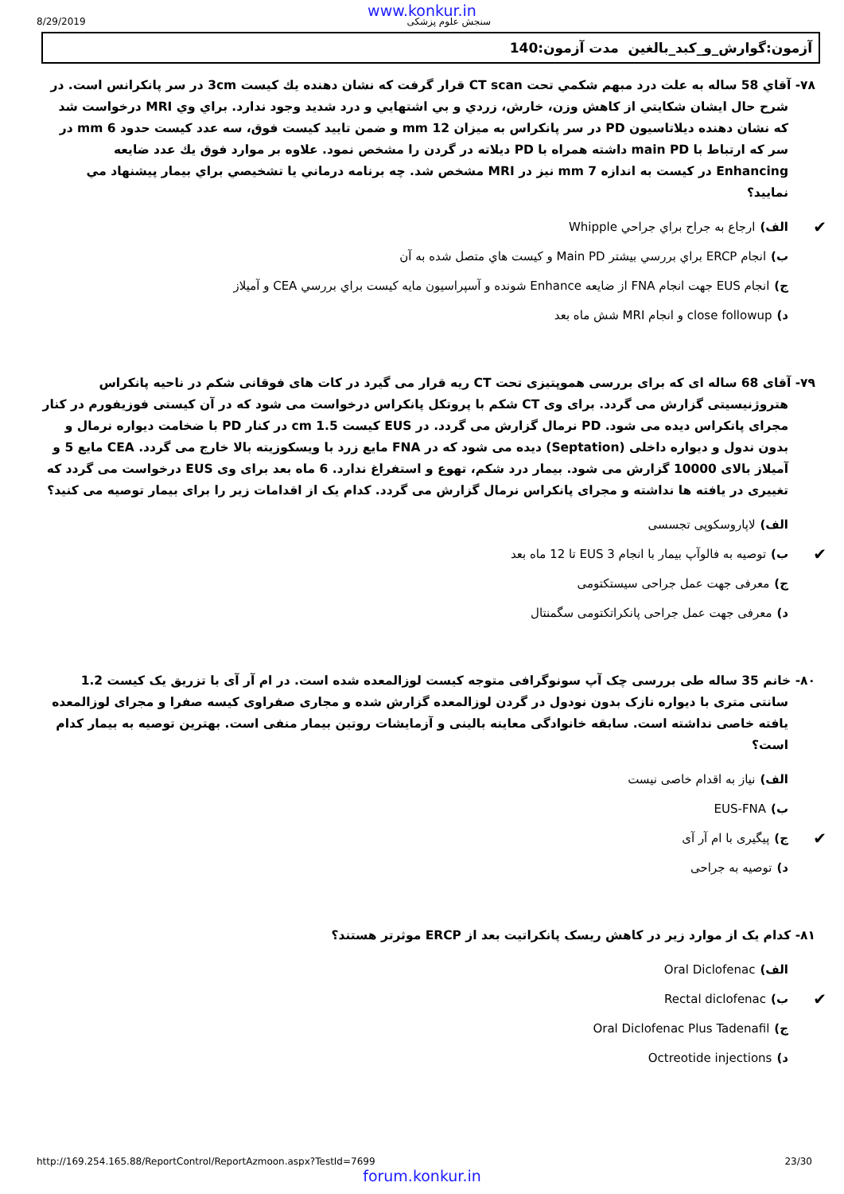www.konkur.in
8/29/2019 سنجش علوم پزشکی
آزمون:گوارش_و_کبد_بالغين مدت آزمون:140
۷۸- آقاي 58 ساله به علت درد مبهم شكمي تحت CT scan قرار گرفت كه نشان دهنده يك كيست 3cm در سر پانكرانس است. در شرح حال ايشان شكايتي از كاهش وزن، خارش، زردي و بي اشتهايي و درد شديد وجود ندارد. براي وي MRI درخواست شد كه نشان دهنده ديلاتاسيون PD در سر پانكراس به ميزان 12 mm و ضمن تاييد كيست فوق، سه عدد كيست حدود 6 mm در سر كه ارتباط با main PD داشته همراه با PD ديلاته در گردن را مشخص نمود. علاوه بر موارد فوق يك عدد ضايعه Enhancing در كيست به اندازه 7 mm نيز در MRI مشخص شد. چه برنامه درماني يا تشخيصي براي بيمار پيشنهاد مي نماييد؟
✔ الف) ارجاع به جراح براي جراحي Whipple
ب) انجام ERCP براي بررسي بيشتر Main PD و كيست هاي متصل شده به آن
ج) انجام EUS جهت انجام FNA از ضايعه Enhance شونده و آسپراسيون مايه كيست براي بررسي CEA و آميلاز
د) close followup و انجام MRI شش ماه بعد
۷۹- آقای 68 ساله ای که برای بررسی هموپتیزی تحت CT ریه قرار می گیرد در کات های فوقانی شکم در ناحیه پانکراس هتروژنیسیتی گزارش می گردد. برای وی CT شکم با پروتکل پانکراس درخواست می شود که در آن کیستی فوزیفورم در کنار مجرای پانکراس دیده می شود. PD نرمال گزارش می گردد. در EUS کیست 1.5 cm در کنار PD با ضخامت دیواره نرمال و بدون ندول و دیواره داخلی (Septation) دیده می شود که در FNA مایع زرد با ویسکوزیته بالا خارج می گردد. CEA مایع 5 و آمیلاز بالای 10000 گزارش می شود. بیمار درد شکم، تهوع و استفراغ ندارد. 6 ماه بعد برای وی EUS درخواست می گردد که تغییری در یافته ها نداشته و مجرای پانکراس نرمال گزارش می گردد. کدام یک از اقدامات زیر را برای بیمار توصیه می کنید؟
الف) لاپاروسکوپی تجسسی
✔ ب) توصیه به فالوآپ بیمار با انجام EUS 3 تا 12 ماه بعد
ج) معرفی جهت عمل جراحی سیستکتومی
د) معرفی جهت عمل جراحی پانکراتکتومی سگمنتال
۸۰- خانم 35 ساله طی بررسی چک آپ سونوگرافی متوجه کیست لوزالمعده شده است. در ام آر آی با تزریق یک کیست 1.2 سانتی متری با دیواره نازک بدون نودول در گردن لوزالمعده گزارش شده و مجاری صفراوی کیسه صفرا و مجرای لوزالمعده یافته خاصی نداشته است. سابقه خانوادگی معاینه بالینی و آزمایشات روتین بیمار منفی است. بهترین توصیه به بیمار کدام است؟
الف) نیاز به اقدام خاصی نیست
ب) EUS-FNA
✔ ج) پیگیری با ام آر آی
د) توصیه به جراحی
۸۱- کدام یک از موارد زیر در کاهش ریسک پانکراتیت بعد از ERCP موثرتر هستند؟
الف) Oral Diclofenac
✔ ب) Rectal diclofenac
ج) Oral Diclofenac Plus Tadenafil
د) Octreotide injections
http://169.254.165.88/ReportControl/ReportAzmoon.aspx?TestId=7699 23/30
forum.konkur.in